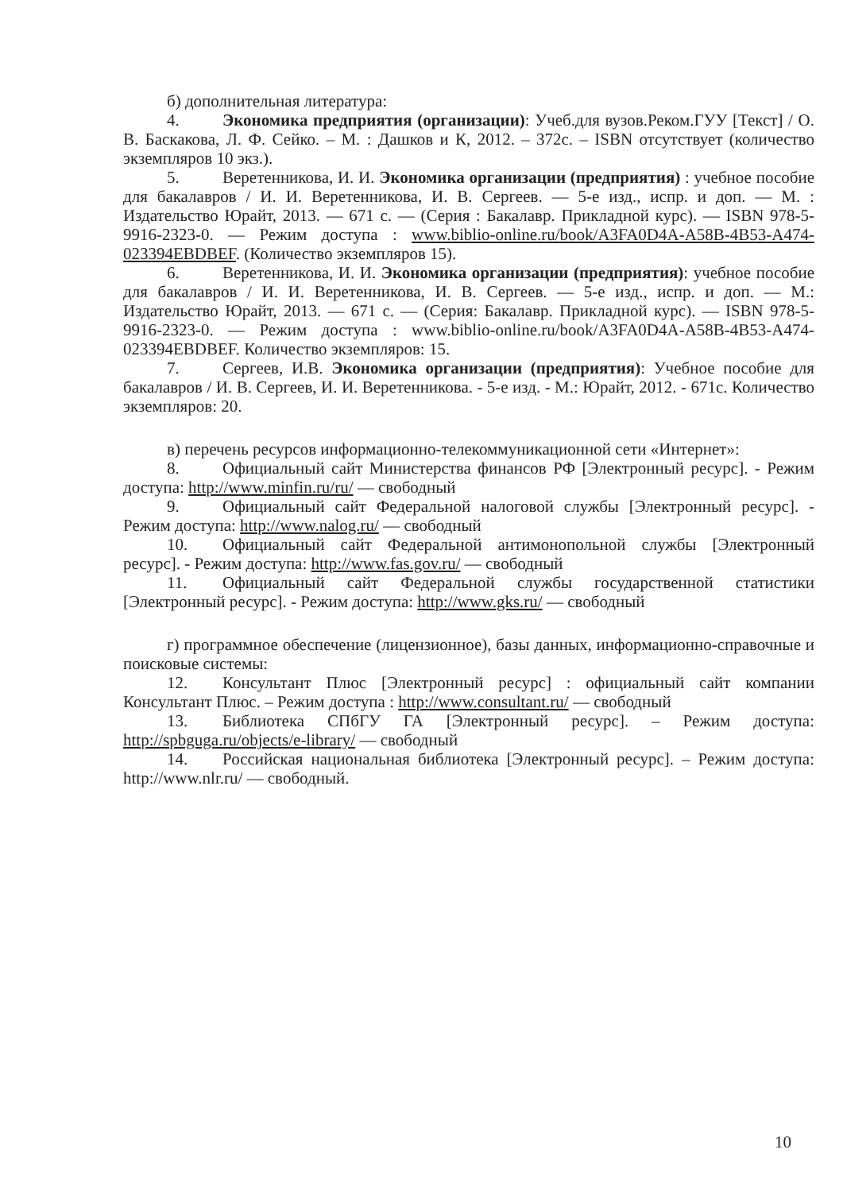б) дополнительная литература:
4. Экономика предприятия (организации): Учеб.для вузов.Реком.ГУУ [Текст] / О. В. Баскакова, Л. Ф. Сейко. – М. : Дашков и К, 2012. – 372с. – ISBN отсутствует (количество экземпляров 10 экз.).
5. Веретенникова, И. И. Экономика организации (предприятия) : учебное пособие для бакалавров / И. И. Веретенникова, И. В. Сергеев. — 5-е изд., испр. и доп. — М. : Издательство Юрайт, 2013. — 671 с. — (Серия : Бакалавр. Прикладной курс). — ISBN 978-5-9916-2323-0. — Режим доступа : www.biblio-online.ru/book/A3FA0D4A-A58B-4B53-A474-023394EBDBEF. (Количество экземпляров 15).
6. Веретенникова, И. И. Экономика организации (предприятия): учебное пособие для бакалавров / И. И. Веретенникова, И. В. Сергеев. — 5-е изд., испр. и доп. — М.: Издательство Юрайт, 2013. — 671 с. — (Серия: Бакалавр. Прикладной курс). — ISBN 978-5-9916-2323-0. — Режим доступа : www.biblio-online.ru/book/A3FA0D4A-A58B-4B53-A474-023394EBDBEF. Количество экземпляров: 15.
7. Сергеев, И.В. Экономика организации (предприятия): Учебное пособие для бакалавров / И. В. Сергеев, И. И. Веретенникова. - 5-е изд. - М.: Юрайт, 2012. - 671с. Количество экземпляров: 20.
в) перечень ресурсов информационно-телекоммуникационной сети «Интернет»:
8. Официальный сайт Министерства финансов РФ [Электронный ресурс]. - Режим доступа: http://www.minfin.ru/ru/ — свободный
9. Официальный сайт Федеральной налоговой службы [Электронный ресурс]. - Режим доступа: http://www.nalog.ru/ — свободный
10. Официальный сайт Федеральной антимонопольной службы [Электронный ресурс]. - Режим доступа: http://www.fas.gov.ru/ — свободный
11. Официальный сайт Федеральной службы государственной статистики [Электронный ресурс]. - Режим доступа: http://www.gks.ru/ — свободный
г) программное обеспечение (лицензионное), базы данных, информационно-справочные и поисковые системы:
12. Консультант Плюс [Электронный ресурс] : официальный сайт компании Консультант Плюс. – Режим доступа : http://www.consultant.ru/ — свободный
13. Библиотека СПбГУ ГА [Электронный ресурс]. – Режим доступа: http://spbguga.ru/objects/e-library/ — свободный
14. Российская национальная библиотека [Электронный ресурс]. – Режим доступа: http://www.nlr.ru/ — свободный.
10